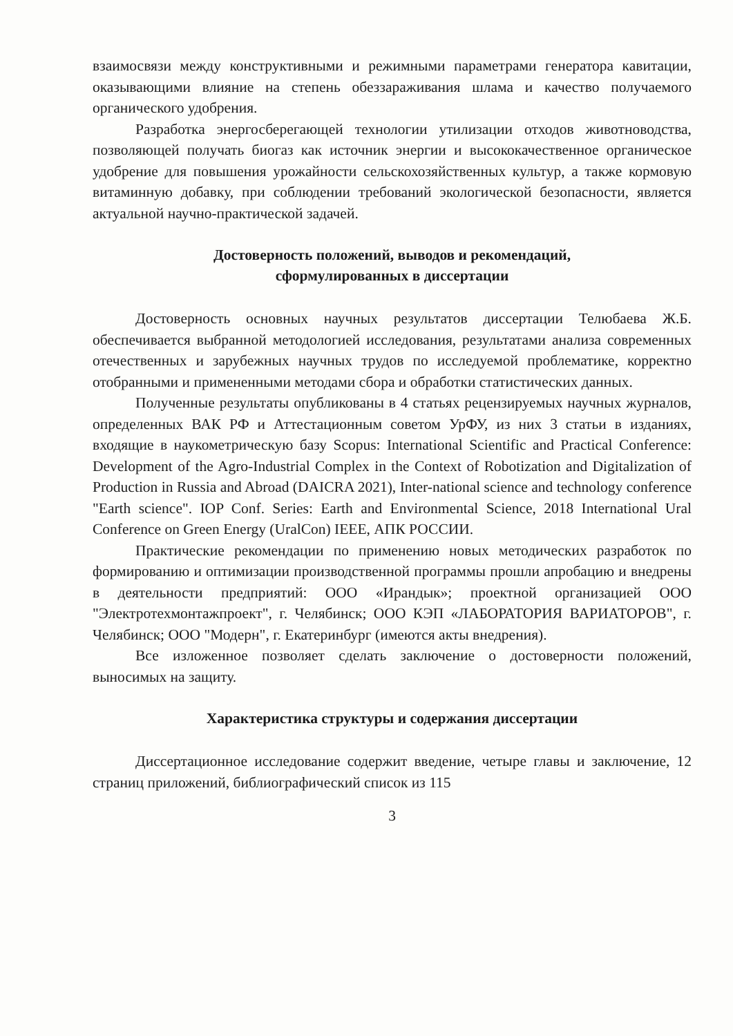взаимосвязи между конструктивными и режимными параметрами генератора кавитации, оказывающими влияние на степень обеззараживания шлама и качество получаемого органического удобрения.
Разработка энергосберегающей технологии утилизации отходов животноводства, позволяющей получать биогаз как источник энергии и высококачественное органическое удобрение для повышения урожайности сельскохозяйственных культур, а также кормовую витаминную добавку, при соблюдении требований экологической безопасности, является актуальной научно-практической задачей.
Достоверность положений, выводов и рекомендаций,
сформулированных в диссертации
Достоверность основных научных результатов диссертации Телюбаева Ж.Б. обеспечивается выбранной методологией исследования, результатами анализа современных отечественных и зарубежных научных трудов по исследуемой проблематике, корректно отобранными и примененными методами сбора и обработки статистических данных.
Полученные результаты опубликованы в 4 статьях рецензируемых научных журналов, определенных ВАК РФ и Аттестационным советом УрФУ, из них 3 статьи в изданиях, входящие в наукометрическую базу Scopus: International Scientific and Practical Conference: Development of the Agro-Industrial Complex in the Context of Robotization and Digitalization of Production in Russia and Abroad (DAICRA 2021), Inter-national science and technology conference "Earth science". IOP Conf. Series: Earth and Environmental Science, 2018 International Ural Conference on Green Energy (UralCon) IEEE, АПК РОССИИ.
Практические рекомендации по применению новых методических разработок по формированию и оптимизации производственной программы прошли апробацию и внедрены в деятельности предприятий: ООО «Ирандык»; проектной организацией ООО "Электротехмонтажпроект", г. Челябинск; ООО КЭП «ЛАБОРАТОРИЯ ВАРИАТОРОВ", г. Челябинск; ООО "Модерн", г. Екатеринбург (имеются акты внедрения).
Все изложенное позволяет сделать заключение о достоверности положений, выносимых на защиту.
Характеристика структуры и содержания диссертации
Диссертационное исследование содержит введение, четыре главы и заключение, 12 страниц приложений, библиографический список из 115
3